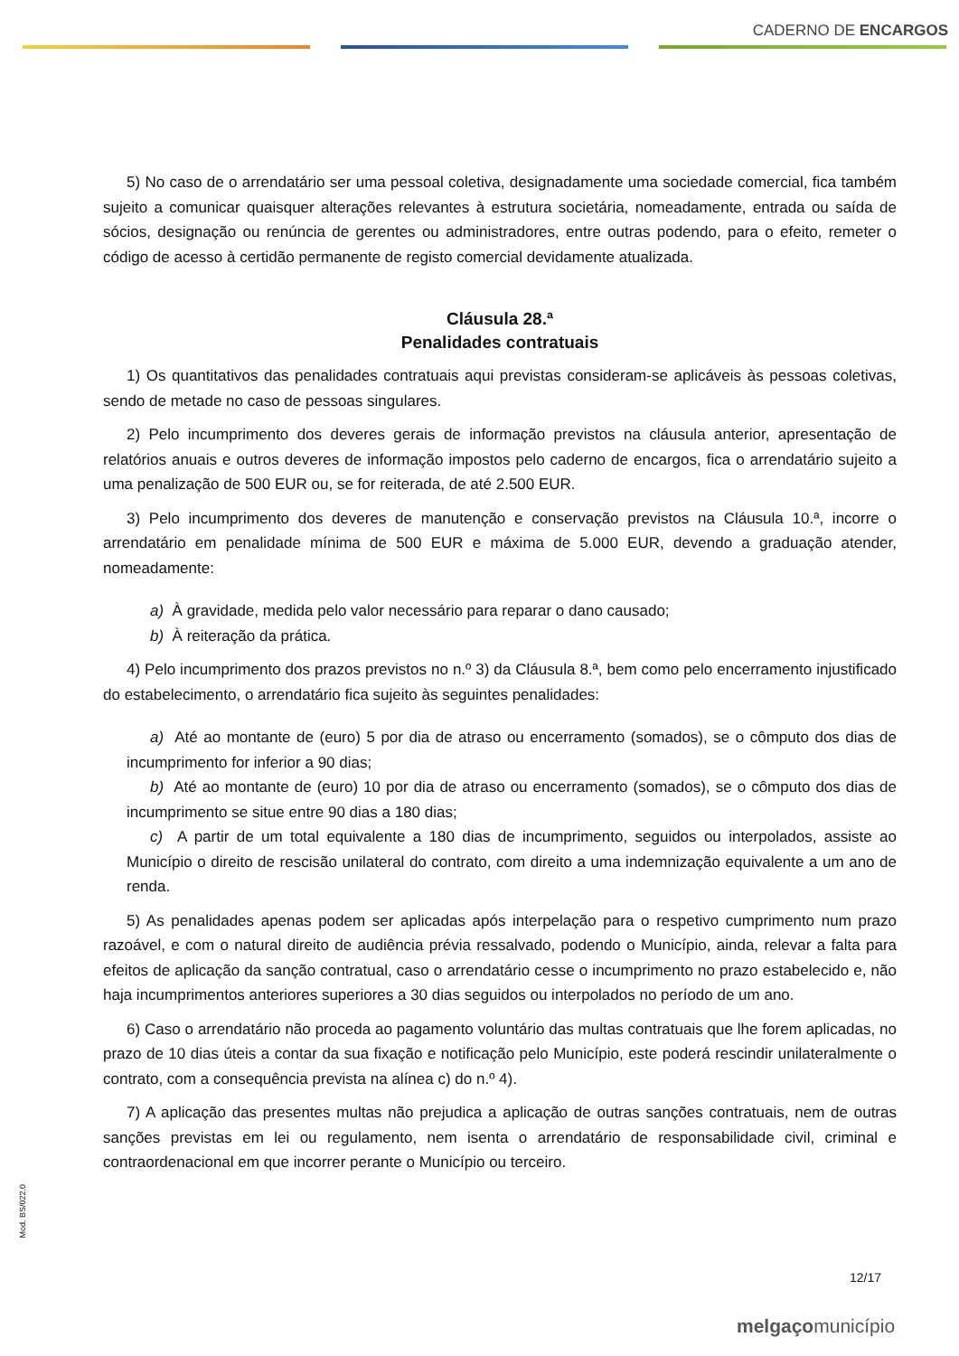CADERNO DE ENCARGOS
5) No caso de o arrendatário ser uma pessoal coletiva, designadamente uma sociedade comercial, fica também sujeito a comunicar quaisquer alterações relevantes à estrutura societária, nomeadamente, entrada ou saída de sócios, designação ou renúncia de gerentes ou administradores, entre outras podendo, para o efeito, remeter o código de acesso à certidão permanente de registo comercial devidamente atualizada.
Cláusula 28.ª
Penalidades contratuais
1) Os quantitativos das penalidades contratuais aqui previstas consideram-se aplicáveis às pessoas coletivas, sendo de metade no caso de pessoas singulares.
2) Pelo incumprimento dos deveres gerais de informação previstos na cláusula anterior, apresentação de relatórios anuais e outros deveres de informação impostos pelo caderno de encargos, fica o arrendatário sujeito a uma penalização de 500 EUR ou, se for reiterada, de até 2.500 EUR.
3) Pelo incumprimento dos deveres de manutenção e conservação previstos na Cláusula 10.ª, incorre o arrendatário em penalidade mínima de 500 EUR e máxima de 5.000 EUR, devendo a graduação atender, nomeadamente:
a) À gravidade, medida pelo valor necessário para reparar o dano causado;
b) À reiteração da prática.
4) Pelo incumprimento dos prazos previstos no n.º 3) da Cláusula 8.ª, bem como pelo encerramento injustificado do estabelecimento, o arrendatário fica sujeito às seguintes penalidades:
a) Até ao montante de (euro) 5 por dia de atraso ou encerramento (somados), se o cômputo dos dias de incumprimento for inferior a 90 dias;
b) Até ao montante de (euro) 10 por dia de atraso ou encerramento (somados), se o cômputo dos dias de incumprimento se situe entre 90 dias a 180 dias;
c) A partir de um total equivalente a 180 dias de incumprimento, seguidos ou interpolados, assiste ao Município o direito de rescisão unilateral do contrato, com direito a uma indemnização equivalente a um ano de renda.
5) As penalidades apenas podem ser aplicadas após interpelação para o respetivo cumprimento num prazo razoável, e com o natural direito de audiência prévia ressalvado, podendo o Município, ainda, relevar a falta para efeitos de aplicação da sanção contratual, caso o arrendatário cesse o incumprimento no prazo estabelecido e, não haja incumprimentos anteriores superiores a 30 dias seguidos ou interpolados no período de um ano.
6) Caso o arrendatário não proceda ao pagamento voluntário das multas contratuais que lhe forem aplicadas, no prazo de 10 dias úteis a contar da sua fixação e notificação pelo Município, este poderá rescindir unilateralmente o contrato, com a consequência prevista na alínea c) do n.º 4).
7) A aplicação das presentes multas não prejudica a aplicação de outras sanções contratuais, nem de outras sanções previstas em lei ou regulamento, nem isenta o arrendatário de responsabilidade civil, criminal e contraordenacional em que incorrer perante o Município ou terceiro.
Mod. BS/022.0
12/17
melgaçomunicípio